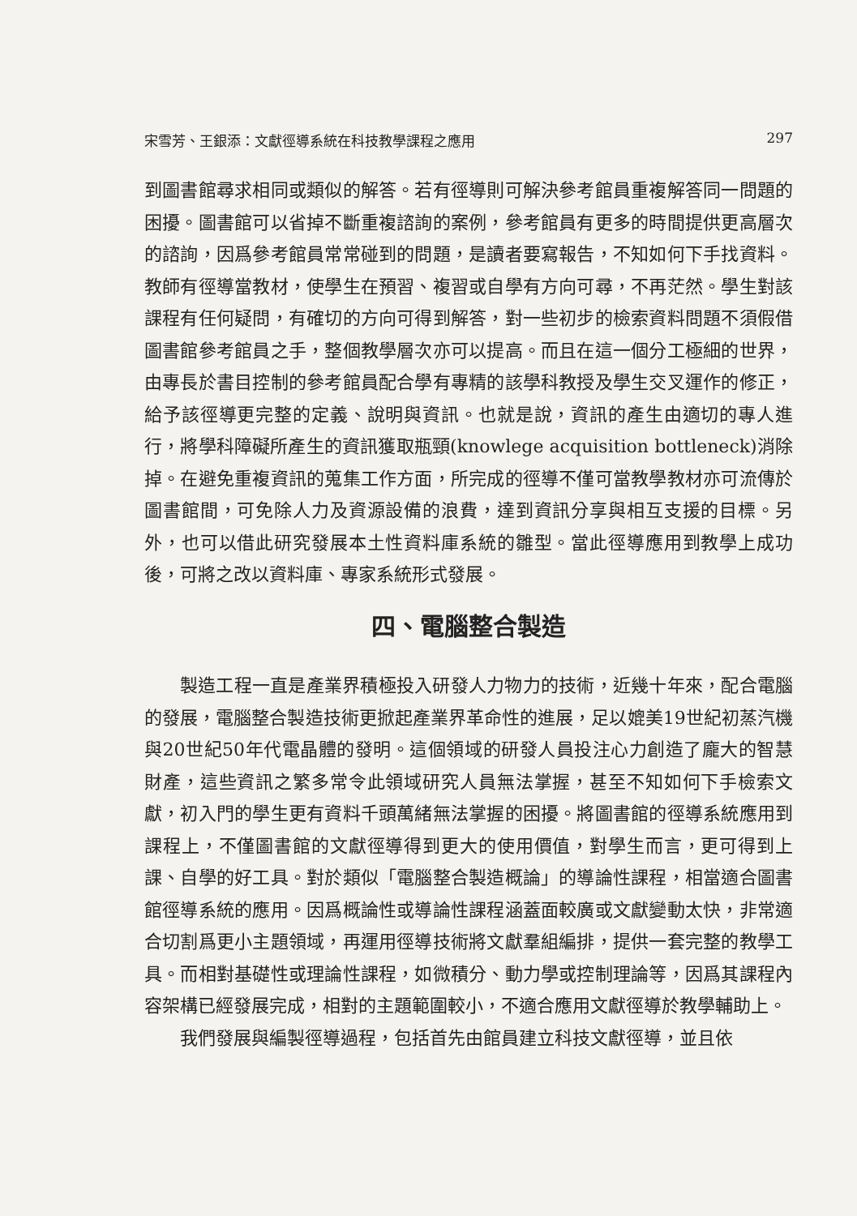宋雪芳、王銀添：文獻徑導系統在科技教學課程之應用 297
到圖書館尋求相同或類似的解答。若有徑導則可解決參考館員重複解答同一問題的困擾。圖書館可以省掉不斷重複諮詢的案例，參考館員有更多的時間提供更高層次的諮詢，因爲參考館員常常碰到的問題，是讀者要寫報告，不知如何下手找資料。教師有徑導當教材，使學生在預習、複習或自學有方向可尋，不再茫然。學生對該課程有任何疑問，有確切的方向可得到解答，對一些初步的檢索資料問題不須假借圖書館參考館員之手，整個教學層次亦可以提高。而且在這一個分工極細的世界，由專長於書目控制的參考館員配合學有專精的該學科教授及學生交叉運作的修正，給予該徑導更完整的定義、說明與資訊。也就是說，資訊的產生由適切的專人進行，將學科障礙所產生的資訊獲取瓶頸(knowlege acquisition bottleneck)消除掉。在避免重複資訊的蒐集工作方面，所完成的徑導不僅可當教學教材亦可流傳於圖書館間，可免除人力及資源設備的浪費，達到資訊分享與相互支援的目標。另外，也可以借此研究發展本土性資料庫系統的雛型。當此徑導應用到教學上成功後，可將之改以資料庫、專家系統形式發展。
四、電腦整合製造
製造工程一直是產業界積極投入研發人力物力的技術，近幾十年來，配合電腦的發展，電腦整合製造技術更掀起產業界革命性的進展，足以媲美19世紀初蒸汽機與20世紀50年代電晶體的發明。這個領域的研發人員投注心力創造了龐大的智慧財產，這些資訊之繁多常令此領域研究人員無法掌握，甚至不知如何下手檢索文獻，初入門的學生更有資料千頭萬緒無法掌握的困擾。將圖書館的徑導系統應用到課程上，不僅圖書館的文獻徑導得到更大的使用價值，對學生而言，更可得到上課、自學的好工具。對於類似「電腦整合製造概論」的導論性課程，相當適合圖書館徑導系統的應用。因爲概論性或導論性課程涵蓋面較廣或文獻變動太快，非常適合切割爲更小主題領域，再運用徑導技術將文獻羣組編排，提供一套完整的教學工具。而相對基礎性或理論性課程，如微積分、動力學或控制理論等，因爲其課程內容架構已經發展完成，相對的主題範圍較小，不適合應用文獻徑導於教學輔助上。
我們發展與編製徑導過程，包括首先由館員建立科技文獻徑導，並且依